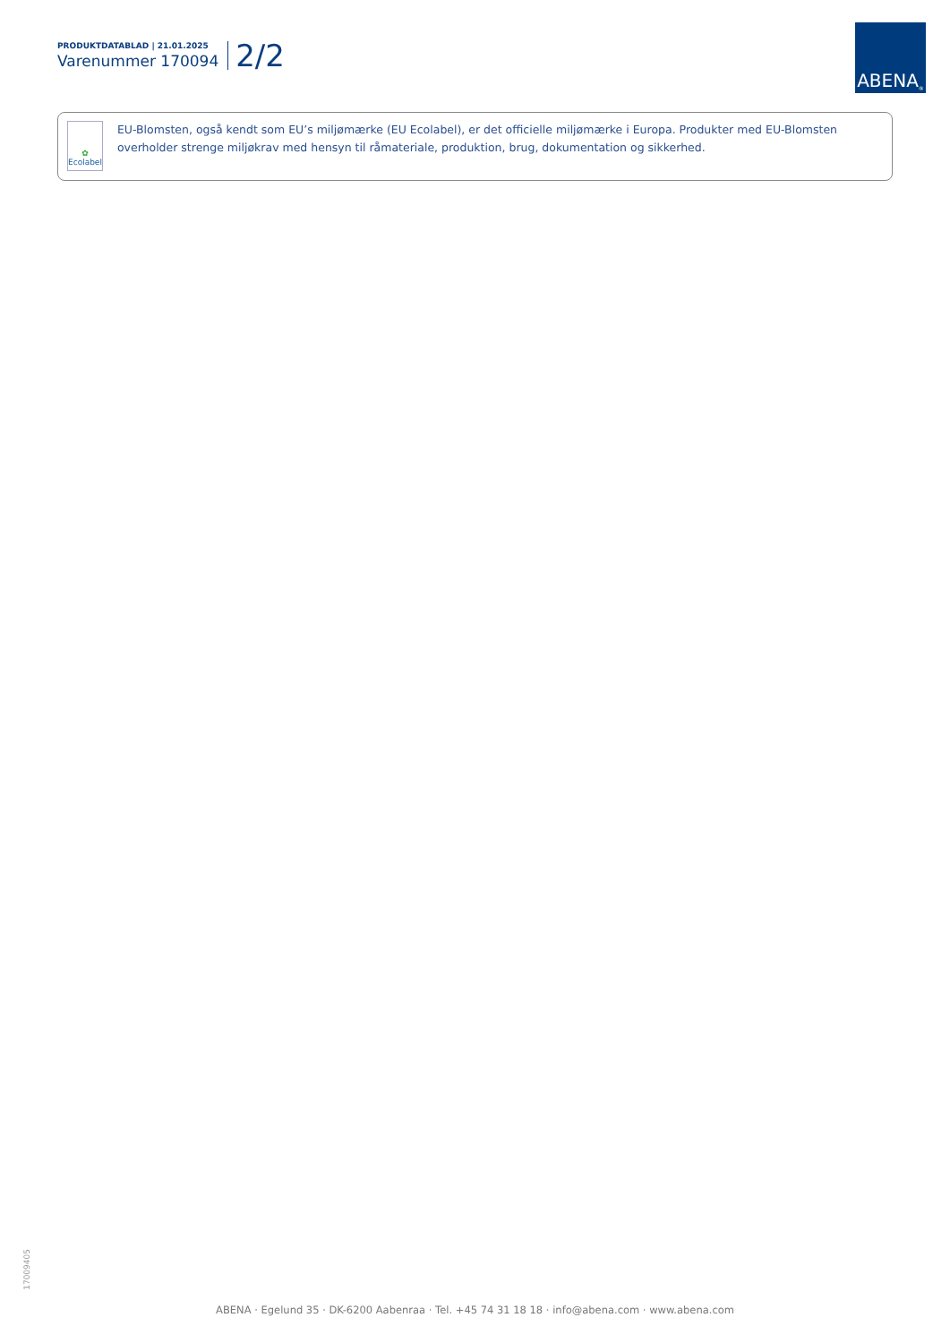PRODUKTDATABLAD | 21.01.2025
Varenummer 170094
2/2
ABENA<sup>®</sup>
✿
Ecolabel
EU-Blomsten, også kendt som EU’s miljømærke (EU Ecolabel), er det officielle miljømærke i Europa. Produkter med EU-Blomsten overholder strenge miljøkrav med hensyn til råmateriale, produktion, brug, dokumentation og sikkerhed.
17009405
ABENA · Egelund 35 · DK-6200 Aabenraa · Tel. +45 74 31 18 18 · info@abena.com · www.abena.com